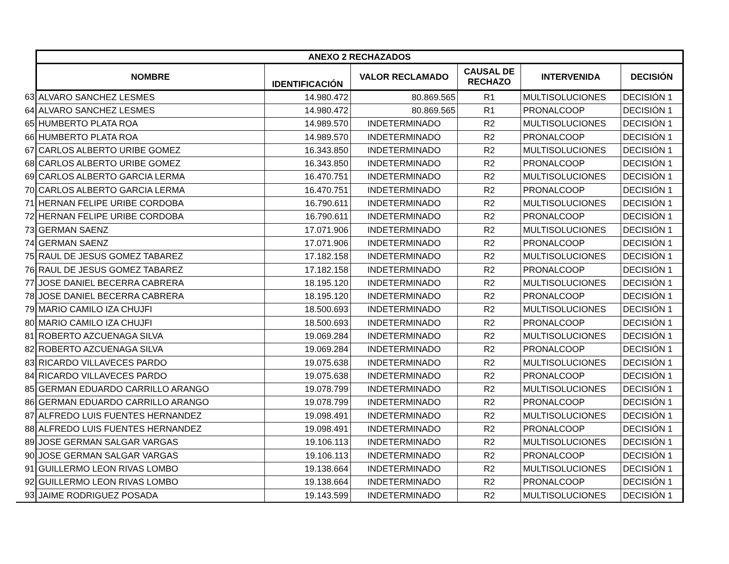| | ANEXO 2 RECHAZADOS | | | | | |
| --- | --- | --- | --- | --- | --- | --- |
| | NOMBRE | IDENTIFICACIÓN | VALOR RECLAMADO | CAUSAL DE RECHAZO | INTERVENIDA | DECISIÓN |
| 63 | ALVARO SANCHEZ LESMES | 14.980.472 | 80.869.565 | R1 | MULTISOLUCIONES | DECISIÓN 1 |
| 64 | ALVARO SANCHEZ LESMES | 14.980.472 | 80.869.565 | R1 | PRONALCOOP | DECISIÓN 1 |
| 65 | HUMBERTO PLATA ROA | 14.989.570 | INDETERMINADO | R2 | MULTISOLUCIONES | DECISIÓN 1 |
| 66 | HUMBERTO PLATA ROA | 14.989.570 | INDETERMINADO | R2 | PRONALCOOP | DECISIÓN 1 |
| 67 | CARLOS ALBERTO URIBE GOMEZ | 16.343.850 | INDETERMINADO | R2 | MULTISOLUCIONES | DECISIÓN 1 |
| 68 | CARLOS ALBERTO URIBE GOMEZ | 16.343.850 | INDETERMINADO | R2 | PRONALCOOP | DECISIÓN 1 |
| 69 | CARLOS ALBERTO GARCIA LERMA | 16.470.751 | INDETERMINADO | R2 | MULTISOLUCIONES | DECISIÓN 1 |
| 70 | CARLOS ALBERTO GARCIA LERMA | 16.470.751 | INDETERMINADO | R2 | PRONALCOOP | DECISIÓN 1 |
| 71 | HERNAN FELIPE URIBE CORDOBA | 16.790.611 | INDETERMINADO | R2 | MULTISOLUCIONES | DECISIÓN 1 |
| 72 | HERNAN FELIPE URIBE CORDOBA | 16.790.611 | INDETERMINADO | R2 | PRONALCOOP | DECISIÓN 1 |
| 73 | GERMAN SAENZ | 17.071.906 | INDETERMINADO | R2 | MULTISOLUCIONES | DECISIÓN 1 |
| 74 | GERMAN SAENZ | 17.071.906 | INDETERMINADO | R2 | PRONALCOOP | DECISIÓN 1 |
| 75 | RAUL DE JESUS GOMEZ TABAREZ | 17.182.158 | INDETERMINADO | R2 | MULTISOLUCIONES | DECISIÓN 1 |
| 76 | RAUL DE JESUS GOMEZ TABAREZ | 17.182.158 | INDETERMINADO | R2 | PRONALCOOP | DECISIÓN 1 |
| 77 | JOSE DANIEL BECERRA CABRERA | 18.195.120 | INDETERMINADO | R2 | MULTISOLUCIONES | DECISIÓN 1 |
| 78 | JOSE DANIEL BECERRA CABRERA | 18.195.120 | INDETERMINADO | R2 | PRONALCOOP | DECISIÓN 1 |
| 79 | MARIO CAMILO IZA CHUJFI | 18.500.693 | INDETERMINADO | R2 | MULTISOLUCIONES | DECISIÓN 1 |
| 80 | MARIO CAMILO IZA CHUJFI | 18.500.693 | INDETERMINADO | R2 | PRONALCOOP | DECISIÓN 1 |
| 81 | ROBERTO AZCUENAGA SILVA | 19.069.284 | INDETERMINADO | R2 | MULTISOLUCIONES | DECISIÓN 1 |
| 82 | ROBERTO AZCUENAGA SILVA | 19.069.284 | INDETERMINADO | R2 | PRONALCOOP | DECISIÓN 1 |
| 83 | RICARDO VILLAVECES PARDO | 19.075.638 | INDETERMINADO | R2 | MULTISOLUCIONES | DECISIÓN 1 |
| 84 | RICARDO VILLAVECES PARDO | 19.075.638 | INDETERMINADO | R2 | PRONALCOOP | DECISIÓN 1 |
| 85 | GERMAN EDUARDO CARRILLO ARANGO | 19.078.799 | INDETERMINADO | R2 | MULTISOLUCIONES | DECISIÓN 1 |
| 86 | GERMAN EDUARDO CARRILLO ARANGO | 19.078.799 | INDETERMINADO | R2 | PRONALCOOP | DECISIÓN 1 |
| 87 | ALFREDO LUIS FUENTES HERNANDEZ | 19.098.491 | INDETERMINADO | R2 | MULTISOLUCIONES | DECISIÓN 1 |
| 88 | ALFREDO LUIS FUENTES HERNANDEZ | 19.098.491 | INDETERMINADO | R2 | PRONALCOOP | DECISIÓN 1 |
| 89 | JOSE GERMAN SALGAR VARGAS | 19.106.113 | INDETERMINADO | R2 | MULTISOLUCIONES | DECISIÓN 1 |
| 90 | JOSE GERMAN SALGAR VARGAS | 19.106.113 | INDETERMINADO | R2 | PRONALCOOP | DECISIÓN 1 |
| 91 | GUILLERMO LEON RIVAS LOMBO | 19.138.664 | INDETERMINADO | R2 | MULTISOLUCIONES | DECISIÓN 1 |
| 92 | GUILLERMO LEON RIVAS LOMBO | 19.138.664 | INDETERMINADO | R2 | PRONALCOOP | DECISIÓN 1 |
| 93 | JAIME RODRIGUEZ POSADA | 19.143.599 | INDETERMINADO | R2 | MULTISOLUCIONES | DECISIÓN 1 |